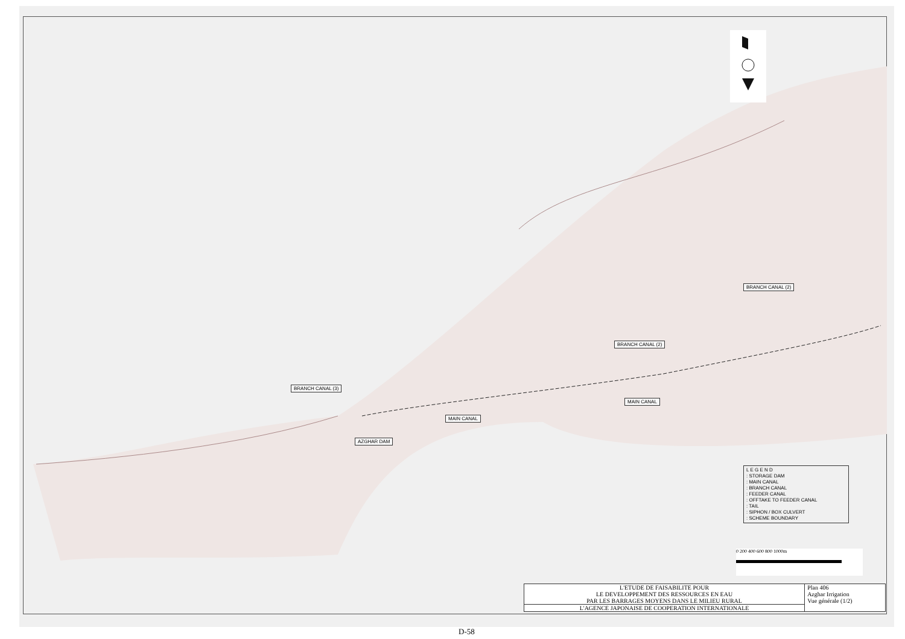BRANCH CANAL (2)
BRANCH CANAL (2)
BRANCH CANAL (3)
MAIN CANAL
MAIN CANAL
AZGHAR DAM
L E G E N D
: STORAGE DAM
: MAIN CANAL
: BRANCH CANAL
: FEEDER CANAL
: OFFTAKE TO FEEDER CANAL
: TAIL
: SIPHON / BOX CULVERT
: SCHEME BOUNDARY
0 200 400 600 800 1000m
| L'ETUDE DE FAISABILITE POUR LE DEVELOPPEMENT DES RESSOURCES EN EAU PAR LES BARRAGES MOYENS DANS LE MILIEU RURAL | Plan 406 Azghar Irrigation Vue générale (1/2) |
| L'AGENCE JAPONAISE DE COOPERATION INTERNATIONALE | |
D-58